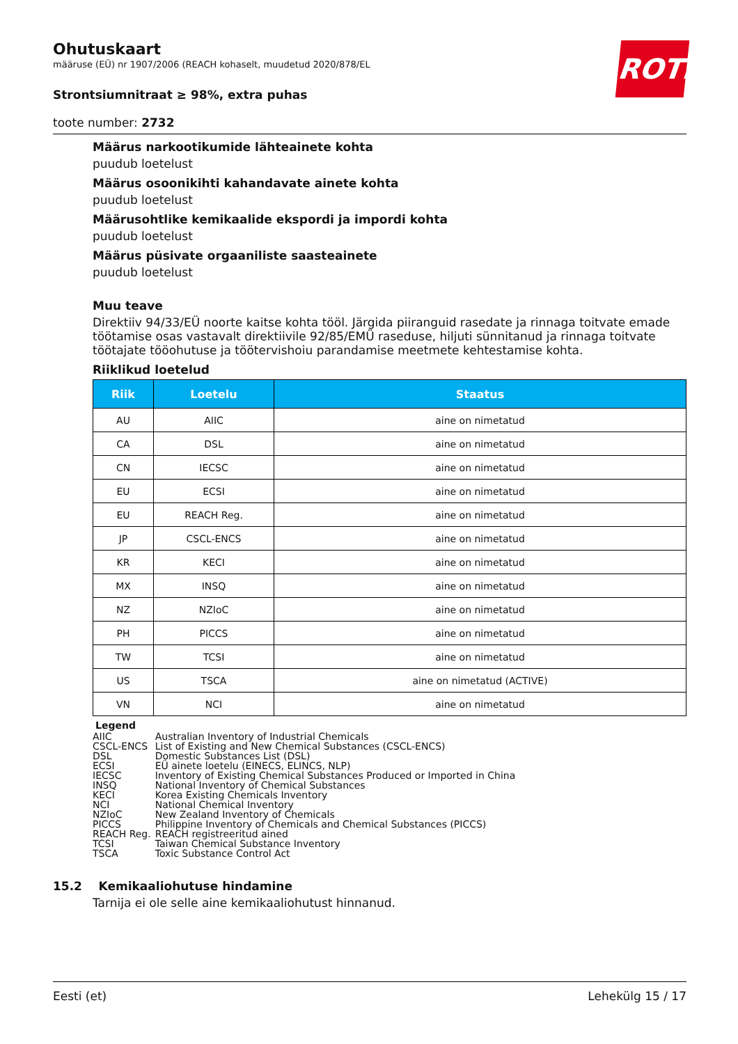ROTH
Ohutuskaart
määruse (EÜ) nr 1907/2006 (REACH kohaselt, muudetud 2020/878/EL
Strontsiumnitraat ≥ 98%, extra puhas
toote number: 2732
Määrus narkootikumide lähteainete kohta
puudub loetelust
Määrus osoonikihti kahandavate ainete kohta
puudub loetelust
Määrusohtlike kemikaalide ekspordi ja impordi kohta
puudub loetelust
Määrus püsivate orgaaniliste saasteainete
puudub loetelust
Muu teave
Direktiiv 94/33/EÜ noorte kaitse kohta tööl. Järgida piiranguid rasedate ja rinnaga toitvate emade töötamise osas vastavalt direktiivile 92/85/EMÜ raseduse, hiljuti sünnitanud ja rinnaga toitvate töötajate tööohutuse ja töötervishoiu parandamise meetmete kehtestamise kohta.
Riiklikud loetelud
| Riik | Loetelu | Staatus |
| --- | --- | --- |
| AU | AIIC | aine on nimetatud |
| CA | DSL | aine on nimetatud |
| CN | IECSC | aine on nimetatud |
| EU | ECSI | aine on nimetatud |
| EU | REACH Reg. | aine on nimetatud |
| JP | CSCL-ENCS | aine on nimetatud |
| KR | KECI | aine on nimetatud |
| MX | INSQ | aine on nimetatud |
| NZ | NZIoC | aine on nimetatud |
| PH | PICCS | aine on nimetatud |
| TW | TCSI | aine on nimetatud |
| US | TSCA | aine on nimetatud (ACTIVE) |
| VN | NCI | aine on nimetatud |
Legend
| AIIC | Australian Inventory of Industrial Chemicals |
| CSCL-ENCS | List of Existing and New Chemical Substances (CSCL-ENCS) |
| DSL | Domestic Substances List (DSL) |
| ECSI | EÜ ainete loetelu (EINECS, ELINCS, NLP) |
| IECSC | Inventory of Existing Chemical Substances Produced or Imported in China |
| INSQ | National Inventory of Chemical Substances |
| KECI | Korea Existing Chemicals Inventory |
| NCI | National Chemical Inventory |
| NZIoC | New Zealand Inventory of Chemicals |
| PICCS | Philippine Inventory of Chemicals and Chemical Substances (PICCS) |
| REACH Reg. | REACH registreeritud ained |
| TCSI | Taiwan Chemical Substance Inventory |
| TSCA | Toxic Substance Control Act |
15.2 Kemikaaliohutuse hindamine
Tarnija ei ole selle aine kemikaaliohutust hinnanud.
Eesti (et) Lehekülg 15 / 17